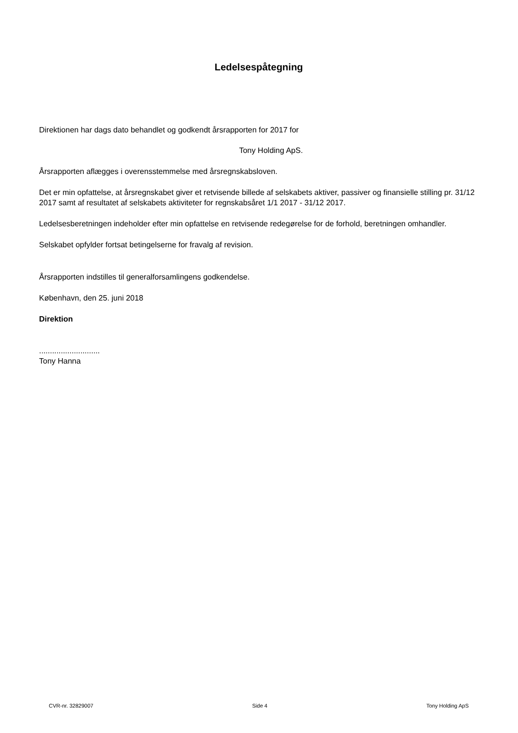Ledelsespåtegning
Direktionen har dags dato behandlet og godkendt årsrapporten for 2017 for
Tony Holding ApS.
Årsrapporten aflægges i overensstemmelse med årsregnskabsloven.
Det er min opfattelse, at årsregnskabet giver et retvisende billede af selskabets aktiver, passiver og finansielle stilling pr. 31/12 2017 samt af resultatet af selskabets aktiviteter for regnskabsåret 1/1 2017 - 31/12 2017.
Ledelsesberetningen indeholder efter min opfattelse en retvisende redegørelse for de forhold, beretningen omhandler.
Selskabet opfylder fortsat betingelserne for fravalg af revision.
Årsrapporten indstilles til generalforsamlingens godkendelse.
København, den 25. juni 2018
Direktion
............................
Tony Hanna
CVR-nr. 32829007 Side 4 Tony Holding ApS